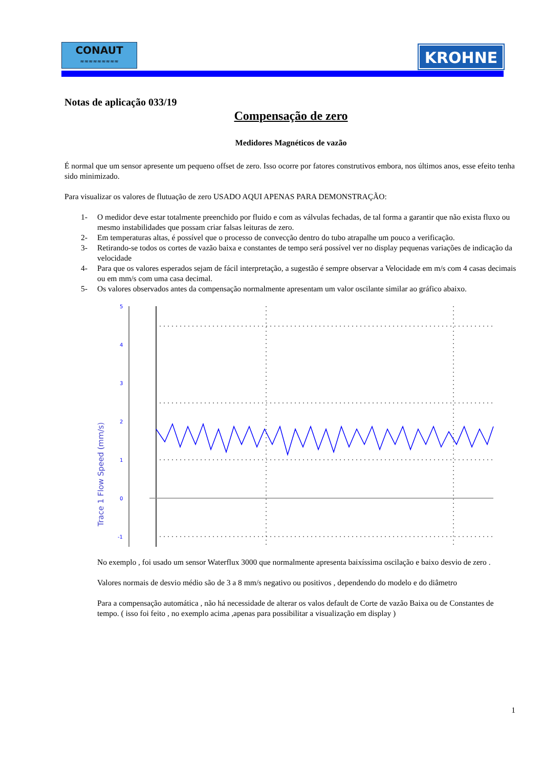CONAUT
≈≈≈≈≈≈≈≈≈
KROHNE
Notas de aplicação 033/19
Compensação de zero
Medidores Magnéticos de vazão
É normal que um sensor apresente um pequeno offset de zero. Isso ocorre por fatores construtivos embora, nos últimos anos, esse efeito tenha sido minimizado.
Para visualizar os valores de flutuação de zero USADO AQUI APENAS PARA DEMONSTRAÇÃO:
1- O medidor deve estar totalmente preenchido por fluido e com as válvulas fechadas, de tal forma a garantir que não exista fluxo ou mesmo instabilidades que possam criar falsas leituras de zero.
2- Em temperaturas altas, é possível que o processo de convecção dentro do tubo atrapalhe um pouco a verificação.
3- Retirando-se todos os cortes de vazão baixa e constantes de tempo será possível ver no display pequenas variações de indicação da velocidade
4- Para que os valores esperados sejam de fácil interpretação, a sugestão é sempre observar a Velocidade em m/s com 4 casas decimais ou em mm/s com uma casa decimal.
5- Os valores observados antes da compensação normalmente apresentam um valor oscilante similar ao gráfico abaixo.
Trace 1 Flow Speed (mm/s)
5
4
3
2
1
0
-1
No exemplo , foi usado um sensor Waterflux 3000 que normalmente apresenta baixíssima oscilação e baixo desvio de zero .
Valores normais de desvio médio são de 3 a 8 mm/s negativo ou positivos , dependendo do modelo e do diâmetro
Para a compensação automática , não há necessidade de alterar os valos default de Corte de vazão Baixa ou de Constantes de tempo. ( isso foi feito , no exemplo acima ,apenas para possibilitar a visualização em display )
1